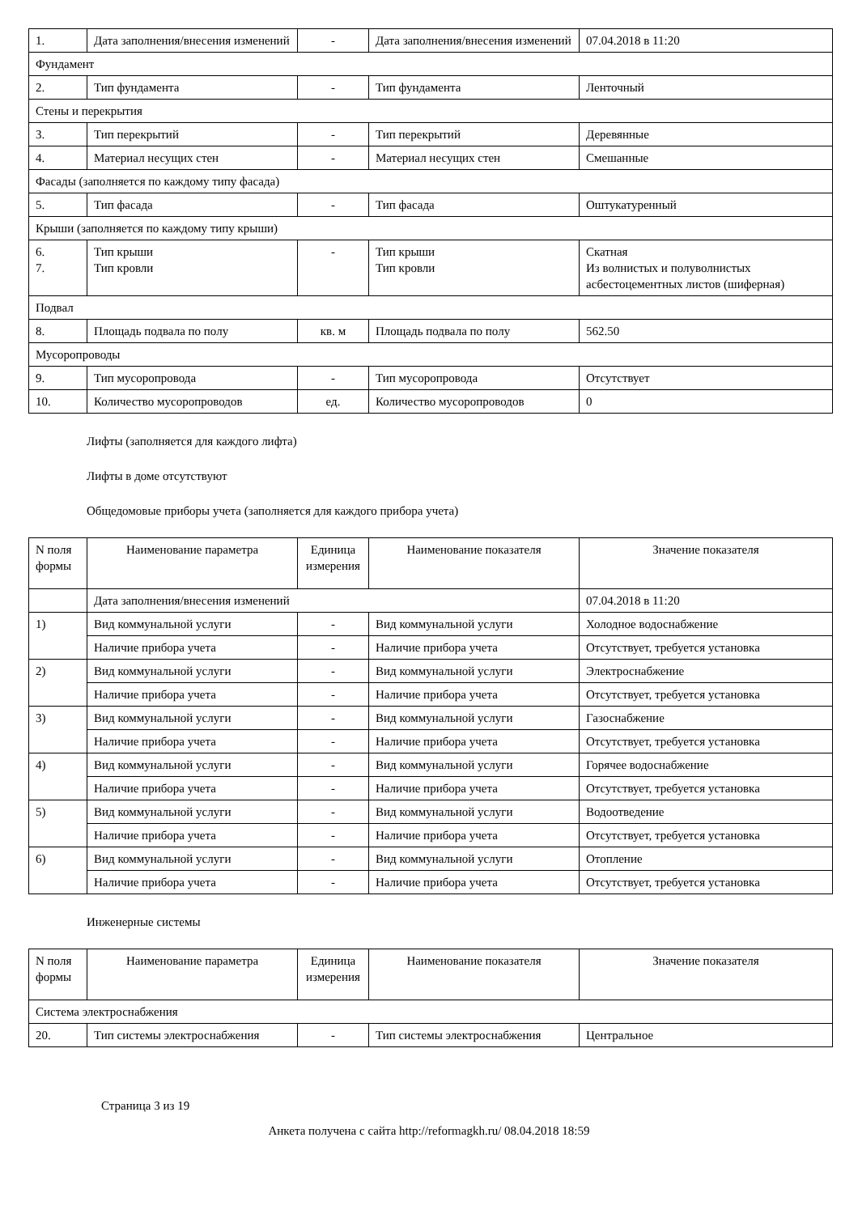| 1. | Дата заполнения/внесения изменений | - | Дата заполнения/внесения изменений | 07.04.2018 в 11:20 |
| Фундамент | | | | |
| 2. | Тип фундамента | - | Тип фундамента | Ленточный |
| Стены и перекрытия | | | | |
| 3. | Тип перекрытий | - | Тип перекрытий | Деревянные |
| 4. | Материал несущих стен | - | Материал несущих стен | Смешанные |
| Фасады (заполняется по каждому типу фасада) | | | | |
| 5. | Тип фасада | - | Тип фасада | Оштукатуренный |
| Крыши (заполняется по каждому типу крыши) | | | | |
| 6. 7. | Тип крыши Тип кровли | - | Тип крыши Тип кровли | Скатная Из волнистых и полуволнистых асбестоцементных листов (шиферная) |
| Подвал | | | | |
| 8. | Площадь подвала по полу | кв. м | Площадь подвала по полу | 562.50 |
| Мусоропроводы | | | | |
| 9. | Тип мусоропровода | - | Тип мусоропровода | Отсутствует |
| 10. | Количество мусоропроводов | ед. | Количество мусоропроводов | 0 |
Лифты (заполняется для каждого лифта)
Лифты в доме отсутствуют
Общедомовые приборы учета (заполняется для каждого прибора учета)
| N поля формы | Наименование параметра | Единица измерения | Наименование показателя | Значение показателя |
| --- | --- | --- | --- | --- |
| | Дата заполнения/внесения изменений | | | 07.04.2018 в 11:20 |
| 1) | Вид коммунальной услуги | - | Вид коммунальной услуги | Холодное водоснабжение |
| | Наличие прибора учета | - | Наличие прибора учета | Отсутствует, требуется установка |
| 2) | Вид коммунальной услуги | - | Вид коммунальной услуги | Электроснабжение |
| | Наличие прибора учета | - | Наличие прибора учета | Отсутствует, требуется установка |
| 3) | Вид коммунальной услуги | - | Вид коммунальной услуги | Газоснабжение |
| | Наличие прибора учета | - | Наличие прибора учета | Отсутствует, требуется установка |
| 4) | Вид коммунальной услуги | - | Вид коммунальной услуги | Горячее водоснабжение |
| | Наличие прибора учета | - | Наличие прибора учета | Отсутствует, требуется установка |
| 5) | Вид коммунальной услуги | - | Вид коммунальной услуги | Водоотведение |
| | Наличие прибора учета | - | Наличие прибора учета | Отсутствует, требуется установка |
| 6) | Вид коммунальной услуги | - | Вид коммунальной услуги | Отопление |
| | Наличие прибора учета | - | Наличие прибора учета | Отсутствует, требуется установка |
Инженерные системы
| N поля формы | Наименование параметра | Единица измерения | Наименование показателя | Значение показателя |
| --- | --- | --- | --- | --- |
| Система электроснабжения | | | | |
| 20. | Тип системы электроснабжения | - | Тип системы электроснабжения | Центральное |
Страница 3 из 19
Анкета получена с сайта http://reformagkh.ru/ 08.04.2018 18:59